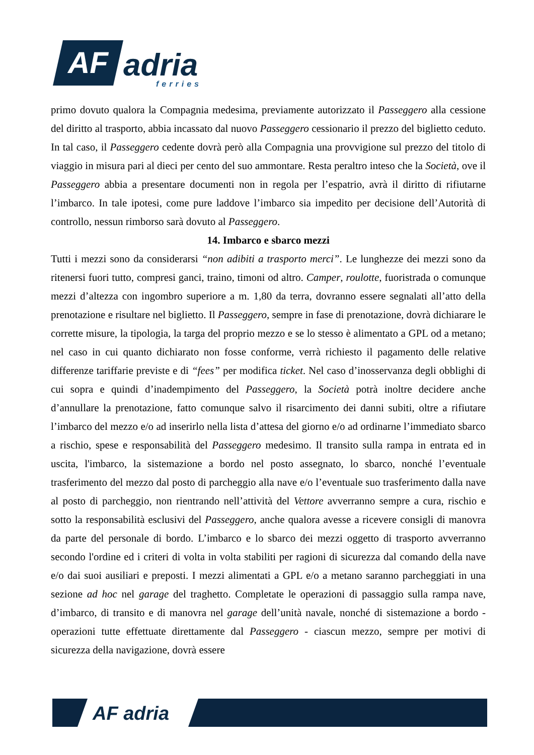AF
adria
ferries
primo dovuto qualora la Compagnia medesima, previamente autorizzato il Passeggero alla cessione del diritto al trasporto, abbia incassato dal nuovo Passeggero cessionario il prezzo del biglietto ceduto. In tal caso, il Passeggero cedente dovrà però alla Compagnia una provvigione sul prezzo del titolo di viaggio in misura pari al dieci per cento del suo ammontare. Resta peraltro inteso che la Società, ove il Passeggero abbia a presentare documenti non in regola per l’espatrio, avrà il diritto di rifiutarne l’imbarco. In tale ipotesi, come pure laddove l’imbarco sia impedito per decisione dell’Autorità di controllo, nessun rimborso sarà dovuto al Passeggero.
14. Imbarco e sbarco mezzi
Tutti i mezzi sono da considerarsi “non adibiti a trasporto merci”. Le lunghezze dei mezzi sono da ritenersi fuori tutto, compresi ganci, traino, timoni od altro. Camper, roulotte, fuoristrada o comunque mezzi d’altezza con ingombro superiore a m. 1,80 da terra, dovranno essere segnalati all’atto della prenotazione e risultare nel biglietto. Il Passeggero, sempre in fase di prenotazione, dovrà dichiarare le corrette misure, la tipologia, la targa del proprio mezzo e se lo stesso è alimentato a GPL od a metano; nel caso in cui quanto dichiarato non fosse conforme, verrà richiesto il pagamento delle relative differenze tariffarie previste e di “fees” per modifica ticket. Nel caso d’inosservanza degli obblighi di cui sopra e quindi d’inadempimento del Passeggero, la Società potrà inoltre decidere anche d’annullare la prenotazione, fatto comunque salvo il risarcimento dei danni subiti, oltre a rifiutare l’imbarco del mezzo e/o ad inserirlo nella lista d’attesa del giorno e/o ad ordinarne l’immediato sbarco a rischio, spese e responsabilità del Passeggero medesimo. Il transito sulla rampa in entrata ed in uscita, l'imbarco, la sistemazione a bordo nel posto assegnato, lo sbarco, nonché l’eventuale trasferimento del mezzo dal posto di parcheggio alla nave e/o l’eventuale suo trasferimento dalla nave al posto di parcheggio, non rientrando nell’attività del Vettore avverranno sempre a cura, rischio e sotto la responsabilità esclusivi del Passeggero, anche qualora avesse a ricevere consigli di manovra da parte del personale di bordo. L’imbarco e lo sbarco dei mezzi oggetto di trasporto avverranno secondo l'ordine ed i criteri di volta in volta stabiliti per ragioni di sicurezza dal comando della nave e/o dai suoi ausiliari e preposti. I mezzi alimentati a GPL e/o a metano saranno parcheggiati in una sezione ad hoc nel garage del traghetto. Completate le operazioni di passaggio sulla rampa nave, d’imbarco, di transito e di manovra nel garage dell’unità navale, nonché di sistemazione a bordo - operazioni tutte effettuate direttamente dal Passeggero - ciascun mezzo, sempre per motivi di sicurezza della navigazione, dovrà essere
AF adria